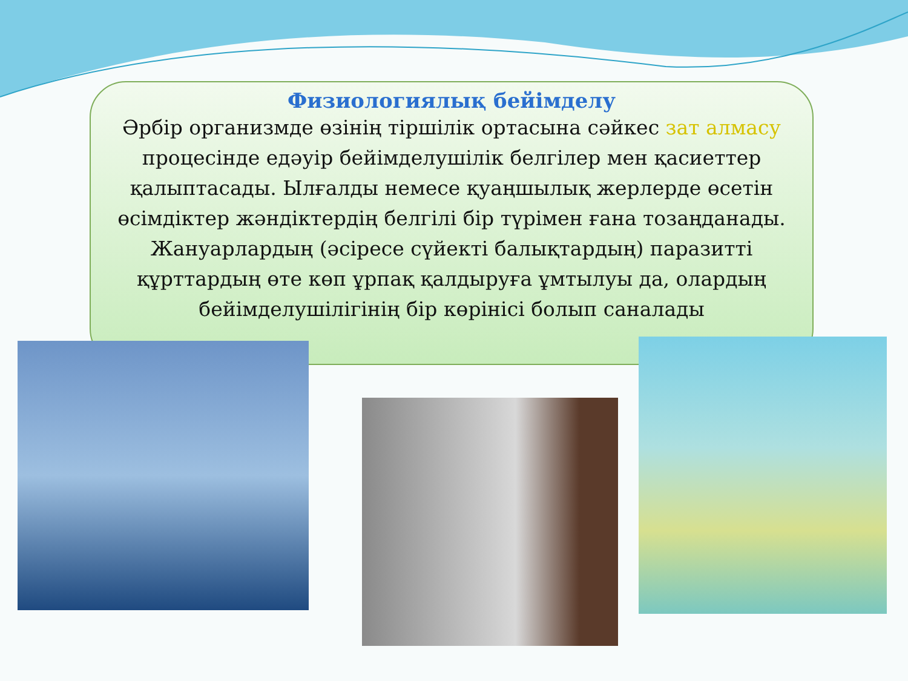Физиологиялық бейімделу
Әрбір организмде өзінің тіршілік ортасына сәйкес зат алмасу процесінде едәуір бейімделушілік белгілер мен қасиеттер қалыптасады. Ылғалды немесе қуаңшылық жерлерде өсетін өсімдіктер жәндіктердің белгілі бір түрімен ғана тозаңданады. Жануарлардың (әсіресе сүйекті балықтардың) паразитті құрттардың өте көп ұрпақ қалдыруға ұмтылуы да, олардың бейімделушілігінің бір көрінісі болып саналады